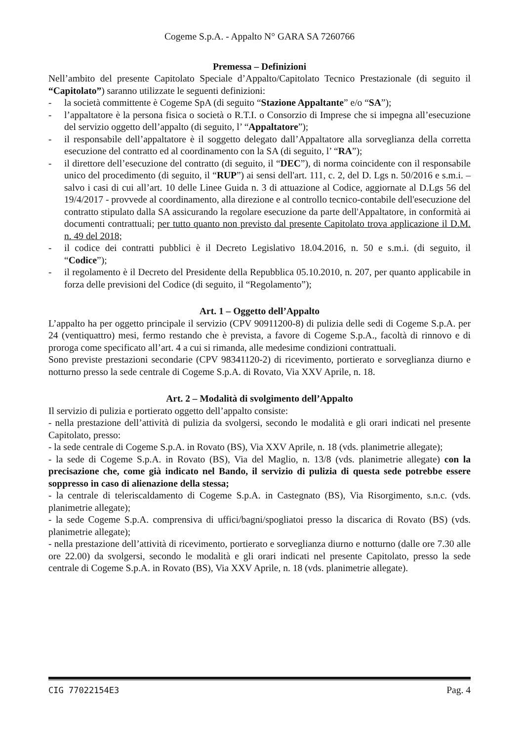Cogeme S.p.A. - Appalto N° GARA SA 7260766
Premessa – Definizioni
Nell’ambito del presente Capitolato Speciale d’Appalto/Capitolato Tecnico Prestazionale (di seguito il “Capitolato”) saranno utilizzate le seguenti definizioni:
- la società committente è Cogeme SpA (di seguito “Stazione Appaltante” e/o “SA”);
- l’appaltatore è la persona fisica o società o R.T.I. o Consorzio di Imprese che si impegna all’esecuzione del servizio oggetto dell’appalto (di seguito, l’ “Appaltatore”);
- il responsabile dell’appaltatore è il soggetto delegato dall’Appaltatore alla sorveglianza della corretta esecuzione del contratto ed al coordinamento con la SA (di seguito, l’ “RA”);
- il direttore dell’esecuzione del contratto (di seguito, il “DEC”), di norma coincidente con il responsabile unico del procedimento (di seguito, il “RUP”) ai sensi dell'art. 111, c. 2, del D. Lgs n. 50/2016 e s.m.i. – salvo i casi di cui all’art. 10 delle Linee Guida n. 3 di attuazione al Codice, aggiornate al D.Lgs 56 del 19/4/2017 - provvede al coordinamento, alla direzione e al controllo tecnico-contabile dell'esecuzione del contratto stipulato dalla SA assicurando la regolare esecuzione da parte dell'Appaltatore, in conformità ai documenti contrattuali; per tutto quanto non previsto dal presente Capitolato trova applicazione il D.M. n. 49 del 2018;
- il codice dei contratti pubblici è il Decreto Legislativo 18.04.2016, n. 50 e s.m.i. (di seguito, il “Codice”);
- il regolamento è il Decreto del Presidente della Repubblica 05.10.2010, n. 207, per quanto applicabile in forza delle previsioni del Codice (di seguito, il “Regolamento”);
Art. 1 – Oggetto dell’Appalto
L’appalto ha per oggetto principale il servizio (CPV 90911200-8) di pulizia delle sedi di Cogeme S.p.A. per 24 (ventiquattro) mesi, fermo restando che è prevista, a favore di Cogeme S.p.A., facoltà di rinnovo e di proroga come specificato all’art. 4 a cui si rimanda, alle medesime condizioni contrattuali.
Sono previste prestazioni secondarie (CPV 98341120-2) di ricevimento, portierato e sorveglianza diurno e notturno presso la sede centrale di Cogeme S.p.A. di Rovato, Via XXV Aprile, n. 18.
Art. 2 – Modalità di svolgimento dell’Appalto
Il servizio di pulizia e portierato oggetto dell’appalto consiste:
- nella prestazione dell’attività di pulizia da svolgersi, secondo le modalità e gli orari indicati nel presente Capitolato, presso:
- la sede centrale di Cogeme S.p.A. in Rovato (BS), Via XXV Aprile, n. 18 (vds. planimetrie allegate);
- la sede di Cogeme S.p.A. in Rovato (BS), Via del Maglio, n. 13/8 (vds. planimetrie allegate) con la precisazione che, come già indicato nel Bando, il servizio di pulizia di questa sede potrebbe essere soppresso in caso di alienazione della stessa;
- la centrale di teleriscaldamento di Cogeme S.p.A. in Castegnato (BS), Via Risorgimento, s.n.c. (vds. planimetrie allegate);
- la sede Cogeme S.p.A. comprensiva di uffici/bagni/spogliatoi presso la discarica di Rovato (BS) (vds. planimetrie allegate);
- nella prestazione dell’attività di ricevimento, portierato e sorveglianza diurno e notturno (dalle ore 7.30 alle ore 22.00) da svolgersi, secondo le modalità e gli orari indicati nel presente Capitolato, presso la sede centrale di Cogeme S.p.A. in Rovato (BS), Via XXV Aprile, n. 18 (vds. planimetrie allegate).
CIG 77022154E3 Pag. 4